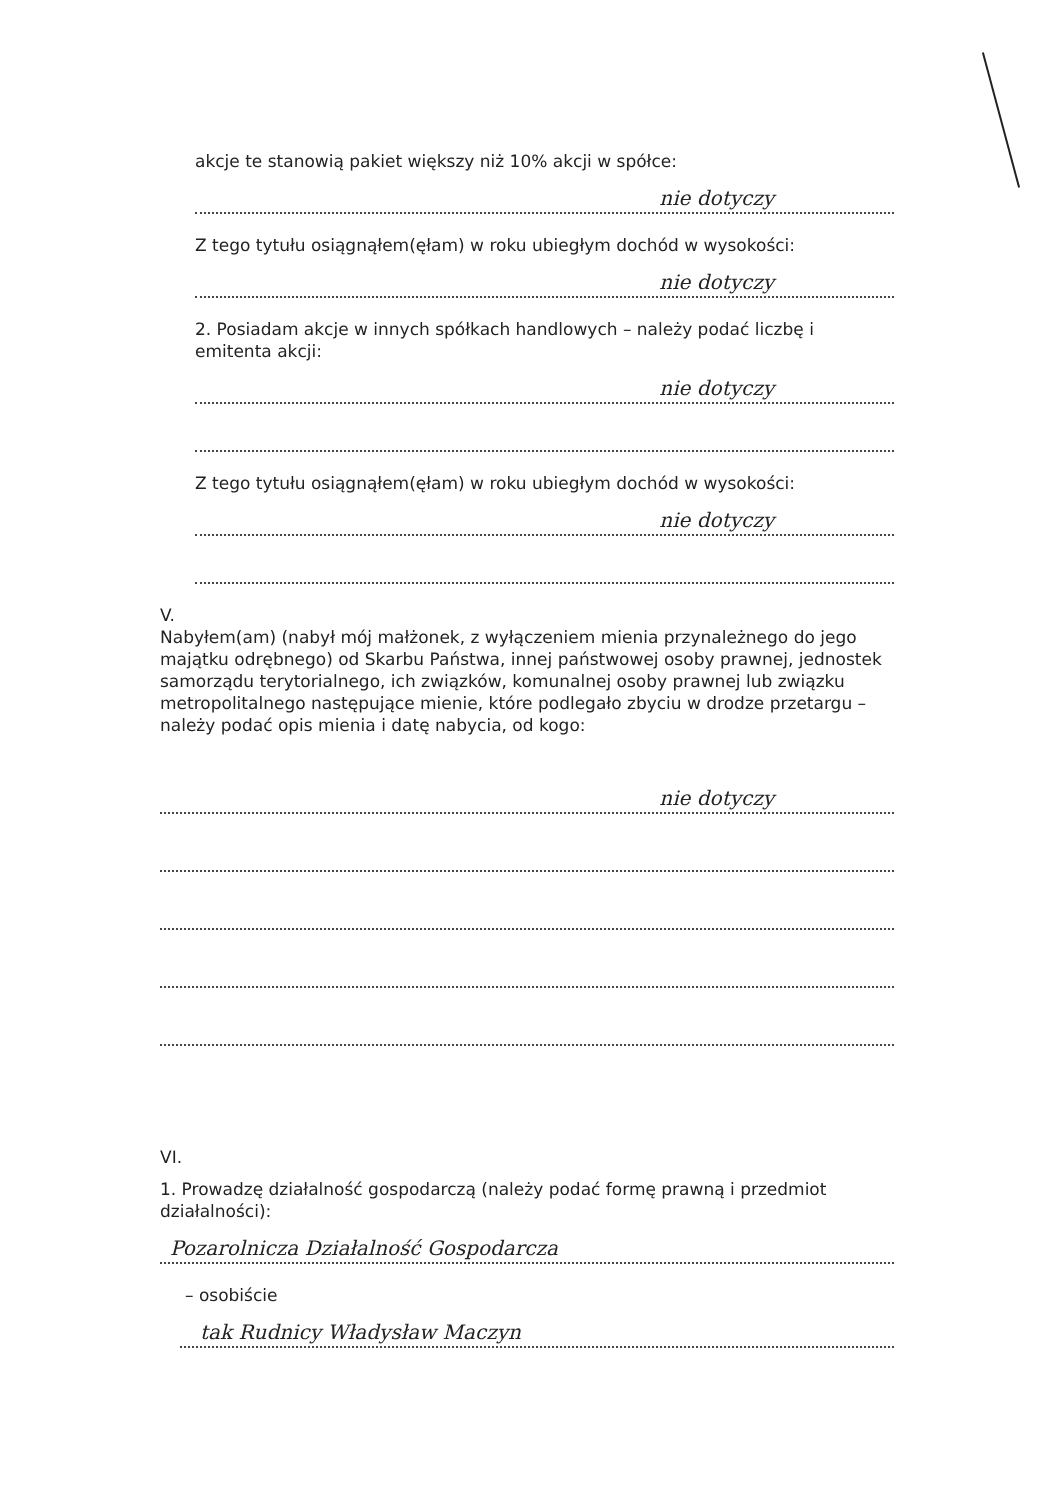akcje te stanowią pakiet większy niż 10% akcji w spółce:
nie dotyczy
Z tego tytułu osiągnąłem(ęłam) w roku ubiegłym dochód w wysokości:
nie dotyczy
2. Posiadam akcje w innych spółkach handlowych – należy podać liczbę i emitenta akcji:
nie dotyczy
Z tego tytułu osiągnąłem(ęłam) w roku ubiegłym dochód w wysokości:
nie dotyczy
V.
Nabyłem(am) (nabył mój małżonek, z wyłączeniem mienia przynależnego do jego majątku odrębnego) od Skarbu Państwa, innej państwowej osoby prawnej, jednostek samorządu terytorialnego, ich związków, komunalnej osoby prawnej lub związku metropolitalnego następujące mienie, które podlegało zbyciu w drodze przetargu – należy podać opis mienia i datę nabycia, od kogo:
nie dotyczy
VI.
1. Prowadzę działalność gospodarczą (należy podać formę prawną i przedmiot działalności):
Pozarolnicza Działalność Gospodarcza
– osobiście
tak Rudnicy Władysław Maczyn